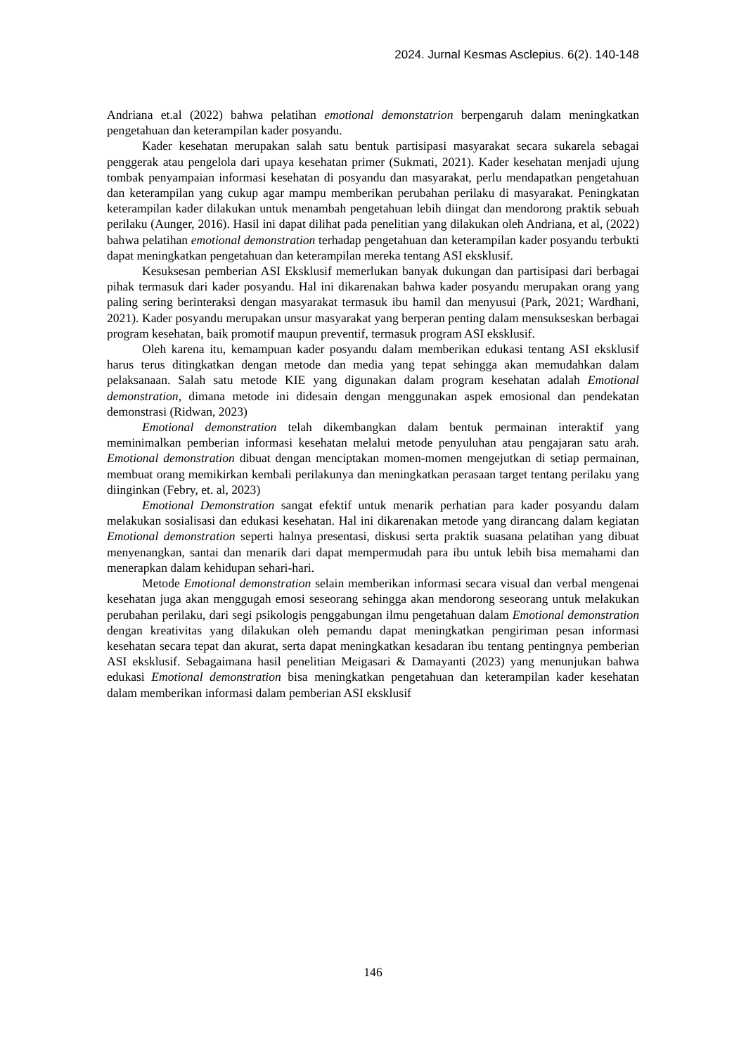2024. Jurnal Kesmas Asclepius. 6(2). 140-148
Andriana et.al (2022) bahwa pelatihan emotional demonstatrion berpengaruh dalam meningkatkan pengetahuan dan keterampilan kader posyandu.
Kader kesehatan merupakan salah satu bentuk partisipasi masyarakat secara sukarela sebagai penggerak atau pengelola dari upaya kesehatan primer (Sukmati, 2021). Kader kesehatan menjadi ujung tombak penyampaian informasi kesehatan di posyandu dan masyarakat, perlu mendapatkan pengetahuan dan keterampilan yang cukup agar mampu memberikan perubahan perilaku di masyarakat. Peningkatan keterampilan kader dilakukan untuk menambah pengetahuan lebih diingat dan mendorong praktik sebuah perilaku (Aunger, 2016). Hasil ini dapat dilihat pada penelitian yang dilakukan oleh Andriana, et al, (2022) bahwa pelatihan emotional demonstration terhadap pengetahuan dan keterampilan kader posyandu terbukti dapat meningkatkan pengetahuan dan keterampilan mereka tentang ASI eksklusif.
Kesuksesan pemberian ASI Eksklusif memerlukan banyak dukungan dan partisipasi dari berbagai pihak termasuk dari kader posyandu. Hal ini dikarenakan bahwa kader posyandu merupakan orang yang paling sering berinteraksi dengan masyarakat termasuk ibu hamil dan menyusui (Park, 2021; Wardhani, 2021). Kader posyandu merupakan unsur masyarakat yang berperan penting dalam mensukseskan berbagai program kesehatan, baik promotif maupun preventif, termasuk program ASI eksklusif.
Oleh karena itu, kemampuan kader posyandu dalam memberikan edukasi tentang ASI eksklusif harus terus ditingkatkan dengan metode dan media yang tepat sehingga akan memudahkan dalam pelaksanaan. Salah satu metode KIE yang digunakan dalam program kesehatan adalah Emotional demonstration, dimana metode ini didesain dengan menggunakan aspek emosional dan pendekatan demonstrasi (Ridwan, 2023)
Emotional demonstration telah dikembangkan dalam bentuk permainan interaktif yang meminimalkan pemberian informasi kesehatan melalui metode penyuluhan atau pengajaran satu arah. Emotional demonstration dibuat dengan menciptakan momen-momen mengejutkan di setiap permainan, membuat orang memikirkan kembali perilakunya dan meningkatkan perasaan target tentang perilaku yang diinginkan (Febry, et. al, 2023)
Emotional Demonstration sangat efektif untuk menarik perhatian para kader posyandu dalam melakukan sosialisasi dan edukasi kesehatan. Hal ini dikarenakan metode yang dirancang dalam kegiatan Emotional demonstration seperti halnya presentasi, diskusi serta praktik suasana pelatihan yang dibuat menyenangkan, santai dan menarik dari dapat mempermudah para ibu untuk lebih bisa memahami dan menerapkan dalam kehidupan sehari-hari.
Metode Emotional demonstration selain memberikan informasi secara visual dan verbal mengenai kesehatan juga akan menggugah emosi seseorang sehingga akan mendorong seseorang untuk melakukan perubahan perilaku, dari segi psikologis penggabungan ilmu pengetahuan dalam Emotional demonstration dengan kreativitas yang dilakukan oleh pemandu dapat meningkatkan pengiriman pesan informasi kesehatan secara tepat dan akurat, serta dapat meningkatkan kesadaran ibu tentang pentingnya pemberian ASI eksklusif. Sebagaimana hasil penelitian Meigasari & Damayanti (2023) yang menunjukan bahwa edukasi Emotional demonstration bisa meningkatkan pengetahuan dan keterampilan kader kesehatan dalam memberikan informasi dalam pemberian ASI eksklusif
146